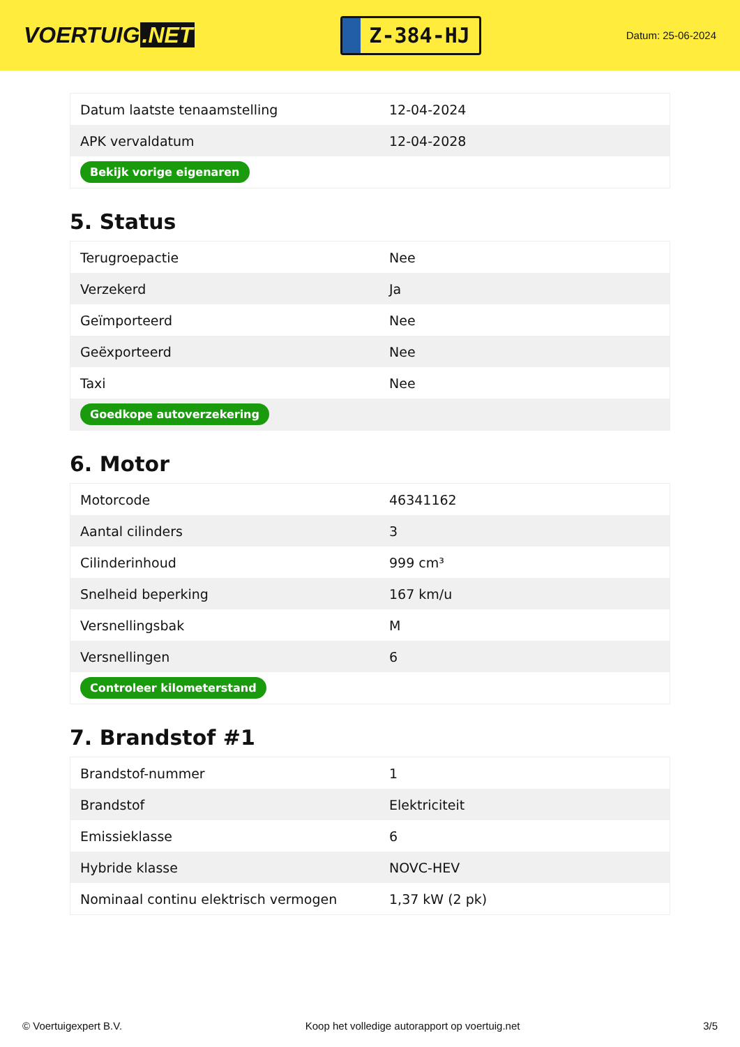VOERTUIG.NET
Z-384-HJ
Datum: 25-06-2024
| Datum laatste tenaamstelling | 12-04-2024 |
| APK vervaldatum | 12-04-2028 |
| Bekijk vorige eigenaren | |
5. Status
| Terugroepactie | Nee |
| Verzekerd | Ja |
| Geïmporteerd | Nee |
| Geëxporteerd | Nee |
| Taxi | Nee |
| Goedkope autoverzekering | |
6. Motor
| Motorcode | 46341162 |
| Aantal cilinders | 3 |
| Cilinderinhoud | 999 cm³ |
| Snelheid beperking | 167 km/u |
| Versnellingsbak | M |
| Versnellingen | 6 |
| Controleer kilometerstand | |
7. Brandstof #1
| Brandstof-nummer | 1 |
| Brandstof | Elektriciteit |
| Emissieklasse | 6 |
| Hybride klasse | NOVC-HEV |
| Nominaal continu elektrisch vermogen | 1,37 kW (2 pk) |
© Voertuigexpert B.V. Koop het volledige autorapport op voertuig.net 3/5